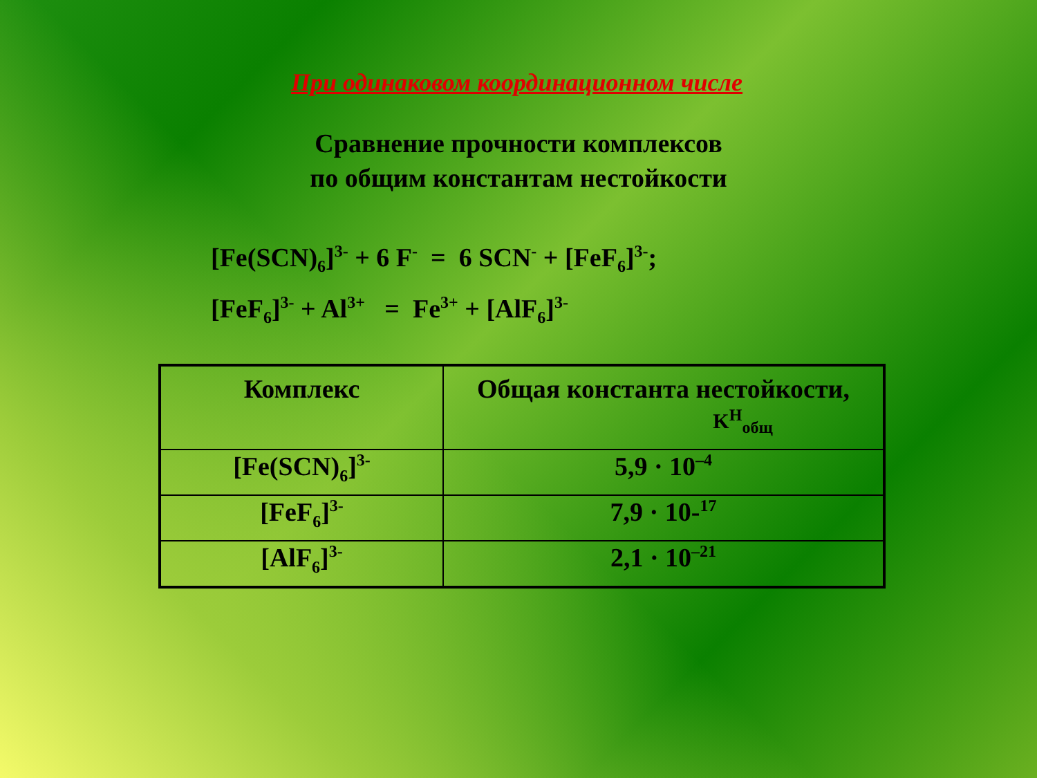При одинаковом координационном числе
Сравнение прочности комплексов
по общим константам нестойкости
[Fe(SCN)<sub>6</sub>]<sup>3-</sup> + 6 F<sup>-</sup> = 6 SCN<sup>-</sup> + [FeF<sub>6</sub>]<sup>3-</sup>;
[FeF<sub>6</sub>]<sup>3-</sup> + Al<sup>3+</sup> = Fe<sup>3+</sup> + [AlF<sub>6</sub>]<sup>3-</sup>
| Комплекс | Общая константа нестойкости, K<sup>H</sup><sub>общ</sub> |
| --- | --- |
| [Fe(SCN)<sub>6</sub>]<sup>3-</sup> | 5,9 · 10<sup>–4</sup> |
| [FeF<sub>6</sub>]<sup>3-</sup> | 7,9 · 10-<sup>17</sup> |
| [AlF<sub>6</sub>]<sup>3-</sup> | 2,1 · 10<sup>–21</sup> |